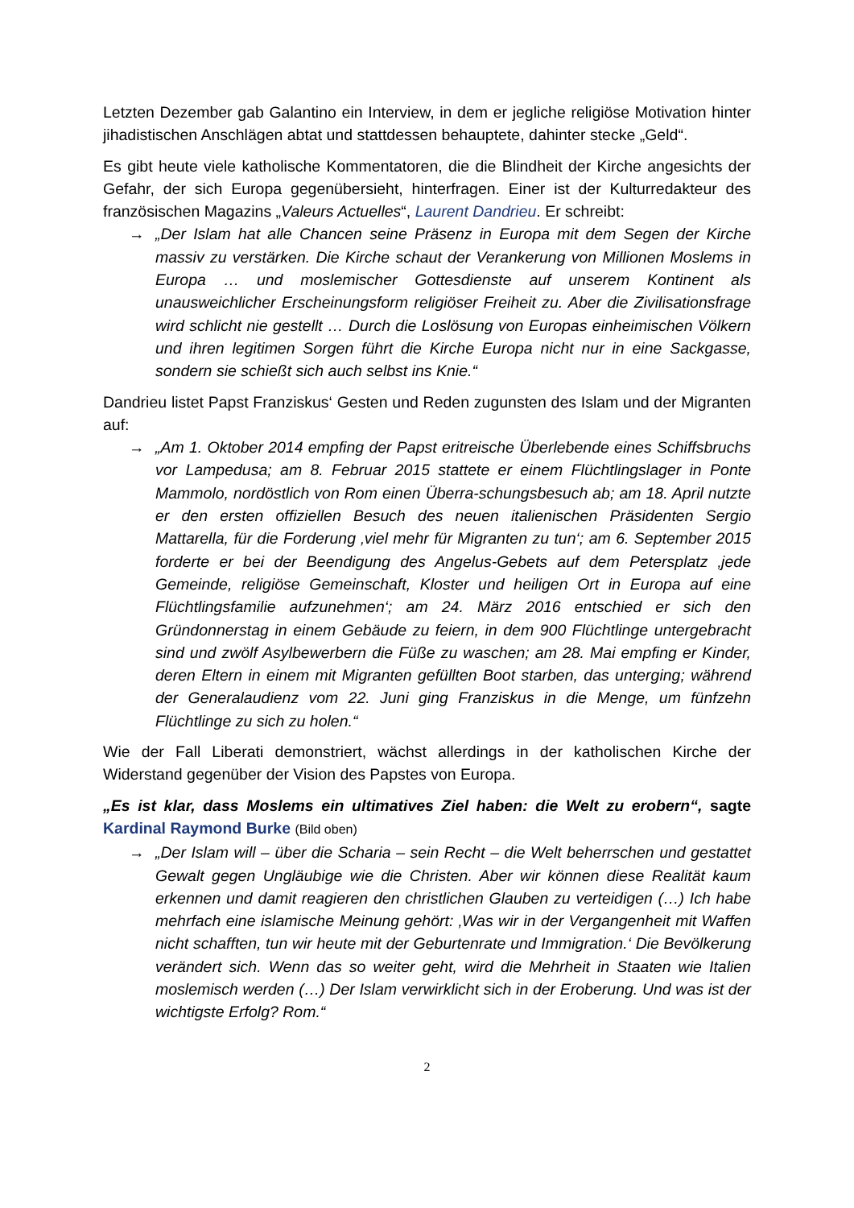Letzten Dezember gab Galantino ein Interview, in dem er jegliche religiöse Motivation hinter jihadistischen Anschlägen abtat und stattdessen behauptete, dahinter stecke „Geld“.
Es gibt heute viele katholische Kommentatoren, die die Blindheit der Kirche angesichts der Gefahr, der sich Europa gegenübersieht, hinterfragen. Einer ist der Kulturredakteur des französischen Magazins „Valeurs Actuelles“, Laurent Dandrieu. Er schreibt:
→ „Der Islam hat alle Chancen seine Präsenz in Europa mit dem Segen der Kirche massiv zu verstärken. Die Kirche schaut der Verankerung von Millionen Moslems in Europa … und moslemischer Gottesdienste auf unserem Kontinent als unausweichlicher Erscheinungsform religiöser Freiheit zu. Aber die Zivilisationsfrage wird schlicht nie gestellt … Durch die Loslösung von Europas einheimischen Völkern und ihren legitimen Sorgen führt die Kirche Europa nicht nur in eine Sackgasse, sondern sie schießt sich auch selbst ins Knie.“
Dandrieu listet Papst Franziskus‘ Gesten und Reden zugunsten des Islam und der Migranten auf:
→ „Am 1. Oktober 2014 empfing der Papst eritreische Überlebende eines Schiffsbruchs vor Lampedusa; am 8. Februar 2015 stattete er einem Flüchtlingslager in Ponte Mammolo, nordöstlich von Rom einen Überra-schungsbesuch ab; am 18. April nutzte er den ersten offiziellen Besuch des neuen italienischen Präsidenten Sergio Mattarella, für die Forderung ‚viel mehr für Migranten zu tun‘; am 6. September 2015 forderte er bei der Beendigung des Angelus-Gebets auf dem Petersplatz ‚jede Gemeinde, religiöse Gemeinschaft, Kloster und heiligen Ort in Europa auf eine Flüchtlingsfamilie aufzunehmen‘; am 24. März 2016 entschied er sich den Gründonnerstag in einem Gebäude zu feiern, in dem 900 Flüchtlinge untergebracht sind und zwölf Asylbewerbern die Füße zu waschen; am 28. Mai empfing er Kinder, deren Eltern in einem mit Migranten gefüllten Boot starben, das unterging; während der Generalaudienz vom 22. Juni ging Franziskus in die Menge, um fünfzehn Flüchtlinge zu sich zu holen.“
Wie der Fall Liberati demonstriert, wächst allerdings in der katholischen Kirche der Widerstand gegenüber der Vision des Papstes von Europa.
„Es ist klar, dass Moslems ein ultimatives Ziel haben: die Welt zu erobern“, sagte Kardinal Raymond Burke (Bild oben)
→ „Der Islam will – über die Scharia – sein Recht – die Welt beherrschen und gestattet Gewalt gegen Ungläubige wie die Christen. Aber wir können diese Realität kaum erkennen und damit reagieren den christlichen Glauben zu verteidigen (…) Ich habe mehrfach eine islamische Meinung gehört: ‚Was wir in der Vergangenheit mit Waffen nicht schafften, tun wir heute mit der Geburtenrate und Immigration.‘ Die Bevölkerung verändert sich. Wenn das so weiter geht, wird die Mehrheit in Staaten wie Italien moslemisch werden (…) Der Islam verwirklicht sich in der Eroberung. Und was ist der wichtigste Erfolg? Rom.“
2